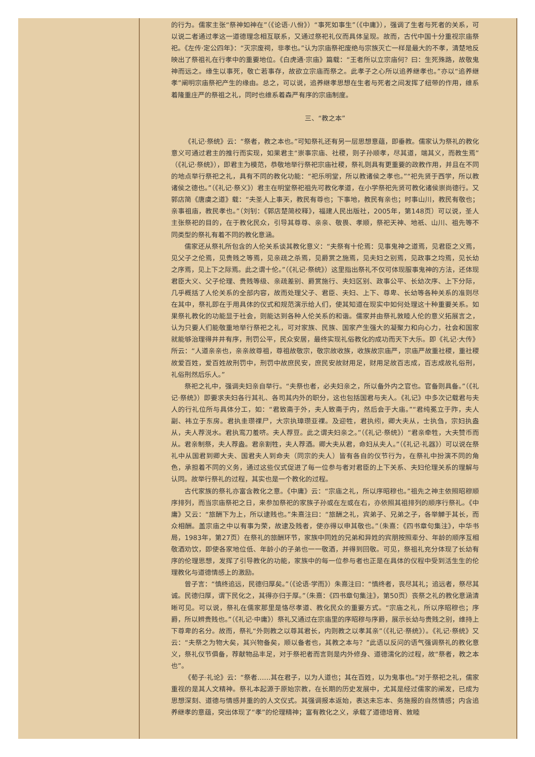的行为。儒家主张“祭神如神在”（《论语·八佾》）“事死如事生”（《中庸》），强调了生者与死者的关系，可以说二者通过孝这一道德理念相互联系，又通过祭祀礼仪而具体呈现。故而，古代中国十分重视宗庙祭祀。《左传·定公四年》：“灭宗废祠，非孝也。”认为宗庙祭祀废绝与宗族灭亡一样是最大的不孝，清楚地反映出了祭祖礼在行孝中的重要地位。《白虎通·宗庙》篇载：“王者所以立宗庙何？曰：生死殊路，故敬鬼神而远之。缘生以事死，敬亡若事存，故欲立宗庙而祭之。此孝子之心所以追养继孝也。”亦以“追养继孝”阐明宗庙祭祀产生的缘由。总之，可以说，追养继孝思想在生者与死者之间发挥了纽带的作用，维系着隆重庄严的祭祖之礼，同时也维系着森严有序的宗庙制度。
三、“教之本”
《礼记·祭统》云：“祭者，教之本也。”可知祭礼还有另一层思想意蕴，即垂教。儒家认为祭礼的教化意义可通过君主的推行而实现，如果君主“崇事宗庙、社稷，则子孙顺孝，尽其道，端其义，而教生焉”（《礼记·祭统》），即君主为模范，恭敬地举行祭祀宗庙社稷，祭礼则具有更重要的政教作用，并且在不同的地点举行祭祀之礼，具有不同的教化功能：“祀乐明堂，所以教诸侯之孝也。”“祀先贤于西学，所以教诸侯之德也。”（《礼记·祭义》）君主在明堂祭祀祖先可教化孝道，在小学祭祀先贤可教化诸侯崇尚德行。又郭店简《唐虞之道》载：“夫圣人上事天，教民有尊也；下事地，教民有亲也；时事山川，教民有敬也；亲事祖庙，教民孝也。”（刘钊：《郭店楚简校释》，福建人民出版社，2005年，第148页）可以说，圣人主张祭祀的目的，在于教化民众，引导其尊尊、亲亲、敬畏、孝顺，祭祀天神、地祇、山川、祖先等不同类型的祭礼有着不同的教化意涵。
儒家还从祭礼所包含的人伦关系谈其教化意义：“夫祭有十伦焉：见事鬼神之道焉，见君臣之义焉，见父子之伦焉，见贵贱之等焉，见亲疏之杀焉，见爵赏之施焉，见夫妇之别焉，见政事之均焉，见长幼之序焉，见上下之际焉。此之谓十伦。”（《礼记·祭统》）这里指出祭礼不仅可体现服事鬼神的方法，还体现君臣大义、父子伦理、贵贱等级、亲疏差别、爵赏施行、夫妇区别、政事公平、长幼次序、上下分际，几乎概括了人伦关系的全部内容，故而处理父子、君臣、夫妇、上下、尊卑、长幼等各种关系的准则尽在其中，祭礼即在于用具体的仪式和规范演示给人们，使其知道在现实中如何处理这十种重要关系。如果祭礼教化的功能显于社会，则能达到各种人伦关系的和谐。儒家并由祭礼敦睦人伦的意义拓展言之，认为只要人们能敬重地举行祭祀之礼，可对家族、民族、国家产生强大的凝聚力和向心力，社会和国家就能够治理得井井有序，刑罚公平，民众安居，最终实现礼俗教化的成功而天下大乐。即《礼记·大传》所云：“人道亲亲也，亲亲故尊祖，尊祖故敬宗，敬宗故收族，收族故宗庙严，宗庙严故重社稷，重社稷故爱百姓，爱百姓故刑罚中，刑罚中故庶民安，庶民安故财用足，财用足故百志成，百志成故礼俗刑，礼俗刑然后乐人。”
祭祀之礼中，强调夫妇亲自举行。“夫祭也者，必夫妇亲之，所以备外内之官也。官备则具备。”（《礼记·祭统》）即要求夫妇各行其礼、各司其内外的职分，这也包括国君与夫人。《礼记》中多次记载君与夫人的行礼位所与具体分工，如：“君致斋于外，夫人致斋于内，然后会于大庙。”“君纯冕立于阼，夫人副、袆立于东房。君执圭瓒祼尸，大宗执璋瓒亚祼。及迎牲，君执纼，卿大夫从，士执刍，宗妇执盎从，夫人荐涚水。君执鸾刀羞哜。夫人荐豆。此之谓夫妇亲之。”（《礼记·祭统》）“君亲牵牲，大夫赞币而从。君亲制祭，夫人荐盎。君亲割牲，夫人荐酒。卿大夫从君，命妇从夫人。”（《礼记·礼器》）可以说在祭礼中从国君到卿大夫、国君夫人到命夫（同宗的夫人）皆有各自的仪节行为，在祭礼中扮演不同的角色，承担着不同的义务，通过这些仪式促进了每一位参与者对君臣的上下关系、夫妇伦理关系的理解与认同。故举行祭礼的过程，其实也是一个教化的过程。
古代家族的祭礼亦富含教化之意。《中庸》云：“宗庙之礼，所以序昭穆也。”祖先之神主依照昭穆顺序排列，而当宗庙祭祀之日，来参加祭祀的家族子孙或在左或在右，亦依照其祖排列的顺序行祭礼。《中庸》又云：“旅酬下为上，所以逮贱也。”朱熹注曰：“旅酬之礼，宾弟子、兄弟之子，各举觯于其长，而众相酬。盖宗庙之中以有事为荣，故逮及贱者，使亦得以申其敬也。”（朱熹：《四书章句集注》，中华书局，1983年，第27页）在祭礼的旅酬环节，家族中同姓的兄弟和异姓的宾朋按照辈分、年龄的顺序互相敬酒劝饮，即使各家地位低、年龄小的子弟也一一敬酒，并得到回敬。可见，祭祖礼充分体现了长幼有序的伦理思想，发挥了引导教化的功能，家族中的每一位参与者也正是在具体的仪程中受到活生生的伦理教化与道德情感上的激励。
曾子言：“慎终追远，民德归厚矣。”（《论语·学而》）朱熹注曰：“慎终者，丧尽其礼；追远者，祭尽其诚。民德归厚，谓下民化之，其得亦归于厚。”（朱熹：《四书章句集注》，第50页）丧祭之礼的教化意涵清晰可见。可以说，祭礼在儒家那里是恪尽孝道、教化民众的重要方式。“宗庙之礼，所以序昭穆也；序爵，所以辨贵贱也。”（《礼记·中庸》）祭礼又通过在宗庙里的序昭穆与序爵，展示长幼与贵贱之别，维持上下尊卑的名分。故而，祭礼“外则教之以尊其君长，内则教之以孝其亲”（《礼记·祭统》）。《礼记·祭统》又云：“夫祭之为物大矣，其兴物备矣，顺以备者也，其教之本与？”此语以反问的语气强调祭礼的教化意义，祭礼仪节俱备，荐献物品丰足，对于祭祀者而言则是内外修身、道德濡化的过程，故“祭者，教之本也”。
《荀子·礼论》云：“祭者……其在君子，以为人道也；其在百姓，以为鬼事也。”对于祭祀之礼，儒家重视的是其人文精神。祭礼本起源于原始宗教，在长期的历史发展中，尤其是经过儒家的阐发，已成为思想深刻、道德与情感并重的的人文仪式。其强调报本返始，表达未忘本、务施报的自然情感；内含追养继孝的意蕴，突出体现了“孝”的伦理精神；富有教化之义，承载了道德培育、敦睦